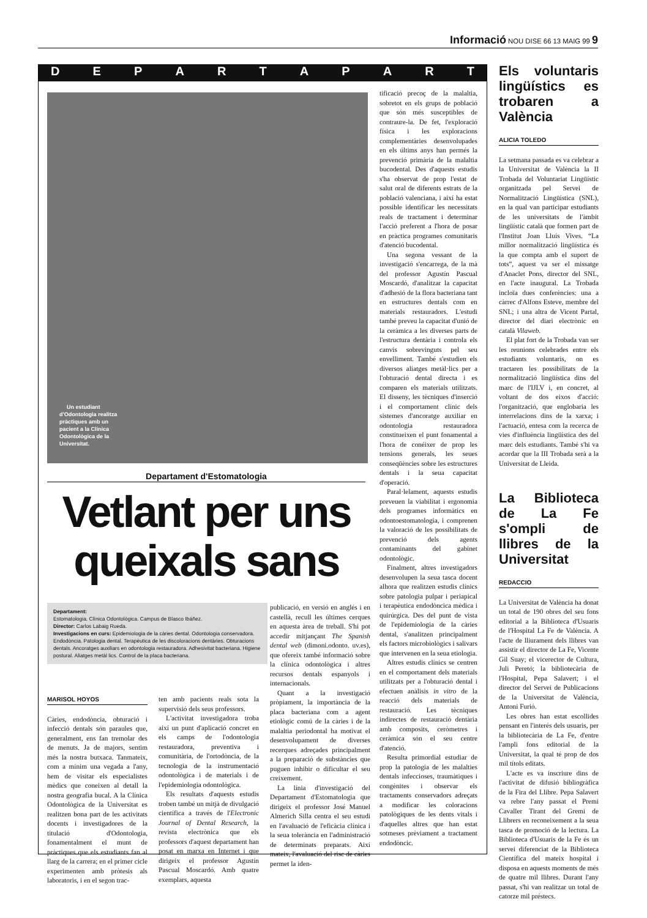Informació NOU DISE 66 13 MAIG 99 9
DEPARTAPART
Un estudiant d'Odontologia realitza pràctiques amb un pacient a la Clínica Odontològica de la Universitat.
Departament d'Estomatologia
Vetlant per uns queixals sans
tificació precoç de la malaltia, sobretot en els grups de població que són més susceptibles de contraure-la. De fet, l'exploració física i les exploracions complementàries desenvolupades en els últims anys han permés la prevenció primària de la malaltia bucodental. Des d'aquests estudis s'ha observat de prop l'estat de salut oral de diferents estrats de la població valenciana, i així ha estat possible identificar les necessitats reals de tractament i determinar l'acció preferent a l'hora de posar en pràctica programes comunitaris d'atenció bucodental.
Una segona vessant de la investigació s'encarrega, de la mà del professor Agustín Pascual Moscardó, d'analitzar la capacitat d'adhesió de la flora bacteriana tant en estructures dentals com en materials restauradors. L'estudi també preveu la capacitat d'unió de la ceràmica a les diverses parts de l'estructura dentària i controla els canvis sobrevinguts pel seu envelliment. També s'estudien els diversos aliatges metàl·lics per a l'obturació dental directa i es comparen els materials utilitzats. El disseny, les tècniques d'inserció i el comportament clínic dels sistemes d'ancoratge auxiliar en odontologia restauradora constitueixen el punt fonamental a l'hora de conéixer de prop les tensions generals, les seues conseqüències sobre les estructures dentals i la seua capacitat d'operació.
Paral·lelament, aquests estudis preveuen la viabilitat i ergonomia dels programes informàtics en odontoestomatologia, i comprenen la valoració de les possibilitats de prevenció dels agents contaminants del gabinet odontològic.
Finalment, altres investigadors desenvolupen la seua tasca docent alhora que realitzen estudis clínics sobre patologia pulpar i periapical i terapèutica endodòncica mèdica i quirúrgica. Des del punt de vista de l'epidemiologia de la càries dental, s'analitzen principalment els factors microbiològics i salivars que intervenen en la seua etiologia.
Altres estudis clínics se centren en el comportament dels materials utilitzats per a l'obturació dental i efectuen anàlisis in vitro de la reacció dels materials de restauració. Les tècniques indirectes de restauració dentària amb composits, ceròmetres i ceràmica són el seu centre d'atenció.
Resulta primordial estudiar de prop la patologia de les malalties dentals infeccioses, traumàtiques i congènites i observar els tractaments conservadors adreçats a modificar les coloracions patològiques de les dents vitals i d'aquelles altres que han estat sotmeses prèviament a tractament endodòncic.
Departament:
Estomatologia. Clínica Odontològica. Campus de Blasco Ibáñez.
Director: Carlos Labaig Rueda.
Investigacions en curs: Epidemiologia de la càries dental. Odontologia conservadora. Endodòncia. Patologia dental. Terapèutica de les discoloracions dentàries. Obturacions dentals. Ancoratges auxiliars en odontologia restauradora. Adhesivitat bacteriana. Higiene postural. Aliatges metàl lics. Control de la placa bacteriana.
MARISOL HOYOS
Càries, endodòncia, obturació i infecció dentals són paraules que, generalment, ens fan tremolar des de menuts. Ja de majors, sentim més la nostra butxaca. Tanmateix, com a mínim una vegada a l'any, hem de visitar els especialistes mèdics que coneixen al detall la nostra geografia bucal. A la Clínica Odontològica de la Universitat es realitzen bona part de les activitats docents i investigadores de la titulació d'Odontologia, fonamentalment el munt de pràctiques que els estudiants fan al llarg de la carrera; en el primer cicle experimenten amb pròtesis als laboratoris, i en el segon trac-
ten amb pacients reals sota la supervisió dels seus professors.
L'activitat investigadora troba així un punt d'aplicació concret en els camps de l'odontologia restauradora, preventiva i comunitària, de l'ortodòncia, de la tecnologia de la instrumentació odontològica i de materials i de l'epidemiologia odontològica.
Els resultats d'aquests estudis troben també un mitjà de divulgació científica a través de l'Electronic Journal of Dental Research, la revista electrònica que els professors d'aquest departament han posat en marxa en Internet i que dirigeix el professor Agustín Pascual Moscardó. Amb quatre exemplars, aquesta
publicació, en versió en anglés i en castellà, recull les últimes cerques en aquesta àrea de treball. S'hi pot accedir mitjançant The Spanish dental web (dimoni.odonto. uv.es), que ofereix també informació sobre la clínica odontològica i altres recursos dentals espanyols i internacionals.
Quant a la investigació pròpiament, la importància de la placa bacteriana com a agent etiològic comú de la càries i de la malaltia periodontal ha motivat el desenvolupament de diverses recerques adreçades principalment a la preparació de substàncies que puguen inhibir o dificultar el seu creixement.
La línia d'investigació del Departament d'Estomatologia que dirigeix el professor José Manuel Almerich Silla centra el seu estudi en l'avaluació de l'eficàcia clínica i la seua tolerància en l'administració de determinats preparats. Així mateix, l'avaluació del risc de càries permet la iden-
Els voluntaris lingüístics es trobaren a València
ALICIA TOLEDO
La setmana passada es va celebrar a la Universitat de València la II Trobada del Voluntariat Lingüístic organitzada pel Servei de Normalització Lingüística (SNL), en la qual van participar estudiants de les universitats de l'àmbit lingüístic català que formen part de l'Institut Joan Lluís Vives. “La millor normalització lingüística és la que compta amb el suport de tots”, aquest va ser el missatge d'Anaclet Pons, director del SNL, en l'acte inaugural. La Trobada incloïa dues conferències: una a càrrec d'Alfons Esteve, membre del SNL; i una altra de Vicent Partal, director del diari electrònic en català Vilaweb.
El plat fort de la Trobada van ser les reunions celebrades entre els estudiants voluntaris, on es tractaren les possibilitats de la normalització lingüística dins del marc de l'IJLV i, en concret, al voltant de dos eixos d'acció: l'organització, que englobaria les interrelacions dins de la xarxa; i l'actuació, entesa com la recerca de vies d'influència lingüística des del marc dels estudiants. També s'hi va acordar que la III Trobada serà a la Universitat de Lleida.
La Biblioteca de La Fe s'ompli de llibres de la Universitat
REDACCIO
La Universitat de València ha donat un total de 190 obres del seu fons editorial a la Biblioteca d'Usuaris de l'Hospital La Fe de València. A l'acte de lliurament dels llibres van assistir el director de La Fe, Vicente Gil Suay; el vicerector de Cultura, Juli Peretó; la bibliotecària de l'Hospital, Pepa Salavert; i el director del Servei de Publicacions de la Universitat de València, Antoni Furió.
Les obres han estat escollides pensant en l'interés dels usuaris, per la bibliotecària de La Fe, d'entre l'ampli fons editorial de la Universitat, la qual té prop de dos mil títols editats.
L'acte es va inscriure dins de l'activitat de difusió bibliogràfica de la Fira del Llibre. Pepa Salavert va rebre l'any passat el Premi Cavaller Tirant del Gremi de Llibrers en reconeixement a la seua tasca de promoció de la lectura. La Biblioteca d'Usuaris de la Fe és un servei diferenciat de la Biblioteca Científica del mateix hospital i disposa en aquests moments de més de quatre mil llibres. Durant l'any passat, s'hi van realitzar un total de catorze mil préstecs.